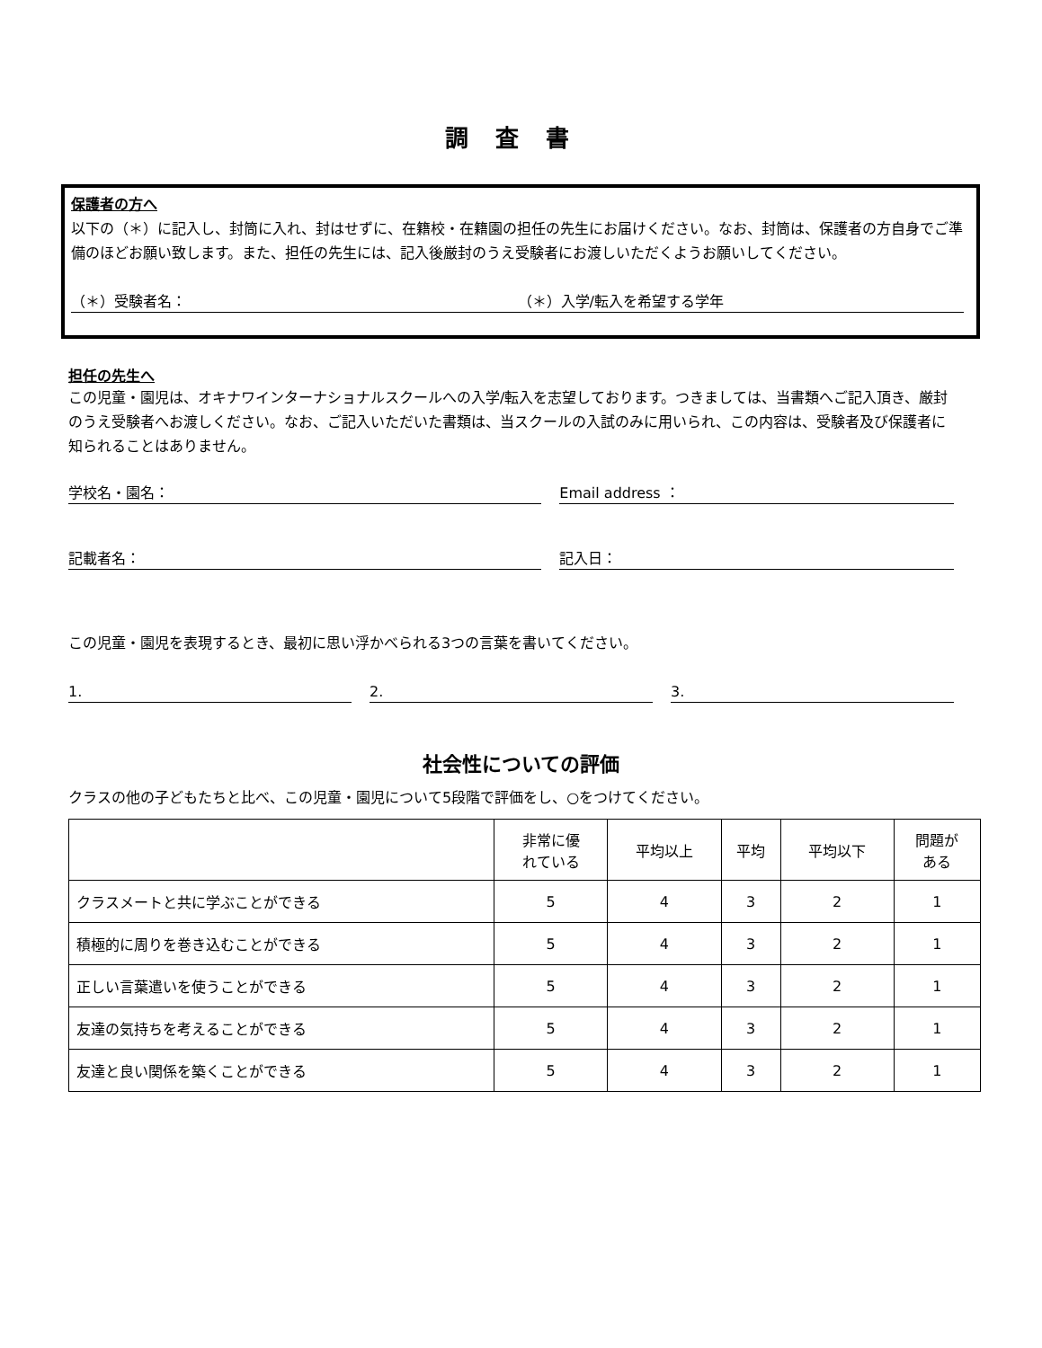調査書
保護者の方へ
以下の（＊）に記入し、封筒に入れ、封はせずに、在籍校・在籍園の担任の先生にお届けください。なお、封筒は、保護者の方自身でご準備のほどお願い致します。また、担任の先生には、記入後厳封のうえ受験者にお渡しいただくようお願いしてください。
（＊）受験者名： （＊）入学/転入を希望する学年
担任の先生へ
この児童・園児は、オキナワインターナショナルスクールへの入学/転入を志望しております。つきましては、当書類へご記入頂き、厳封のうえ受験者へお渡しください。なお、ご記入いただいた書類は、当スクールの入試のみに用いられ、この内容は、受験者及び保護者に知られることはありません。
学校名・園名： Email address ：
記載者名： 記入日：
この児童・園児を表現するとき、最初に思い浮かべられる3つの言葉を書いてください。
1. 2. 3.
社会性についての評価
クラスの他の子どもたちと比べ、この児童・園児について5段階で評価をし、○をつけてください。
| | 非常に優 れている | 平均以上 | 平均 | 平均以下 | 問題が ある |
| --- | --- | --- | --- | --- | --- |
| クラスメートと共に学ぶことができる | 5 | 4 | 3 | 2 | 1 |
| 積極的に周りを巻き込むことができる | 5 | 4 | 3 | 2 | 1 |
| 正しい言葉遣いを使うことができる | 5 | 4 | 3 | 2 | 1 |
| 友達の気持ちを考えることができる | 5 | 4 | 3 | 2 | 1 |
| 友達と良い関係を築くことができる | 5 | 4 | 3 | 2 | 1 |